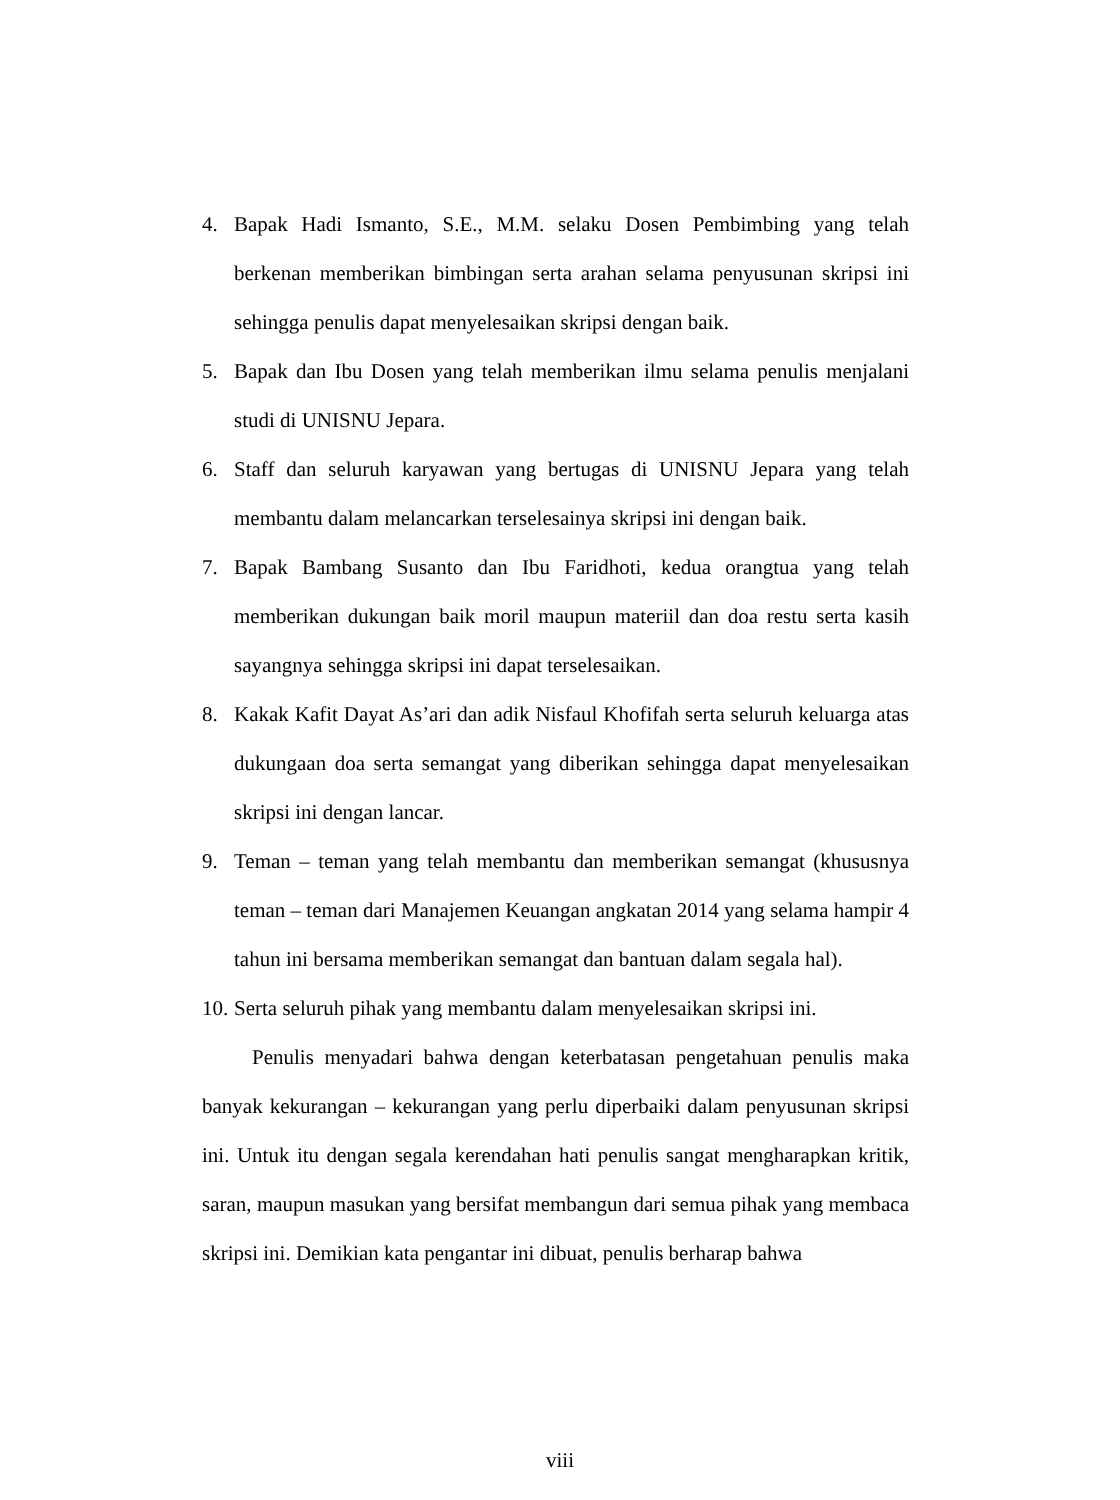4. Bapak Hadi Ismanto, S.E., M.M. selaku Dosen Pembimbing yang telah berkenan memberikan bimbingan serta arahan selama penyusunan skripsi ini sehingga penulis dapat menyelesaikan skripsi dengan baik.
5. Bapak dan Ibu Dosen yang telah memberikan ilmu selama penulis menjalani studi di UNISNU Jepara.
6. Staff dan seluruh karyawan yang bertugas di UNISNU Jepara yang telah membantu dalam melancarkan terselesainya skripsi ini dengan baik.
7. Bapak Bambang Susanto dan Ibu Faridhoti, kedua orangtua yang telah memberikan dukungan baik moril maupun materiil dan doa restu serta kasih sayangnya sehingga skripsi ini dapat terselesaikan.
8. Kakak Kafit Dayat As’ari dan adik Nisfaul Khofifah serta seluruh keluarga atas dukungaan doa serta semangat yang diberikan sehingga dapat menyelesaikan skripsi ini dengan lancar.
9. Teman – teman yang telah membantu dan memberikan semangat (khususnya teman – teman dari Manajemen Keuangan angkatan 2014 yang selama hampir 4 tahun ini bersama memberikan semangat dan bantuan dalam segala hal).
10. Serta seluruh pihak yang membantu dalam menyelesaikan skripsi ini.
Penulis menyadari bahwa dengan keterbatasan pengetahuan penulis maka banyak kekurangan – kekurangan yang perlu diperbaiki dalam penyusunan skripsi ini. Untuk itu dengan segala kerendahan hati penulis sangat mengharapkan kritik, saran, maupun masukan yang bersifat membangun dari semua pihak yang membaca skripsi ini. Demikian kata pengantar ini dibuat, penulis berharap bahwa
viii